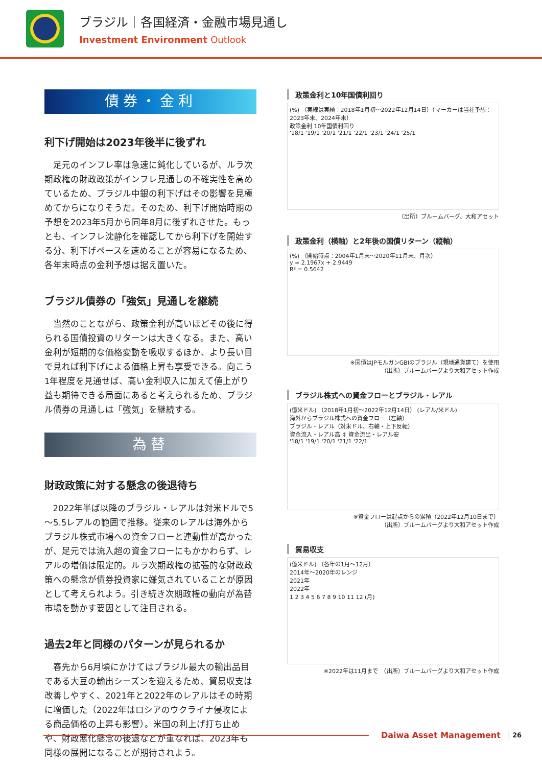ブラジル｜各国経済・金融市場見通し
Investment Environment Outlook
債券・金利
利下げ開始は2023年後半に後ずれ
足元のインフレ率は急速に鈍化しているが、ルラ次期政権の財政政策がインフレ見通しの不確実性を高めているため、ブラジル中銀の利下げはその影響を見極めてからになりそうだ。そのため、利下げ開始時期の予想を2023年5月から同年8月に後ずれさせた。もっとも、インフレ沈静化を確認してから利下げを開始する分、利下げペースを速めることが容易になるため、各年末時点の金利予想は据え置いた。
ブラジル債券の「強気」見通しを継続
当然のことながら、政策金利が高いほどその後に得られる国債投資のリターンは大きくなる。また、高い金利が短期的な価格変動を吸収するほか、より長い目で見れば利下げによる価格上昇も享受できる。向こう1年程度を見通せば、高い金利収入に加えて値上がり益も期待できる局面にあると考えられるため、ブラジル債券の見通しは「強気」を継続する。
為替
財政政策に対する懸念の後退待ち
2022年半ば以降のブラジル・レアルは対米ドルで5～5.5レアルの範囲で推移。従来のレアルは海外からブラジル株式市場への資金フローと連動性が高かったが、足元では流入超の資金フローにもかかわらず、レアルの増価は限定的。ルラ次期政権の拡張的な財政政策への懸念が債券投資家に嫌気されていることが原因として考えられよう。引き続き次期政権の動向が為替市場を動かす要因として注目される。
過去2年と同様のパターンが見られるか
春先から6月頃にかけてはブラジル最大の輸出品目である大豆の輸出シーズンを迎えるため、貿易収支は改善しやすく、2021年と2022年のレアルはその時期に増価した（2022年はロシアのウクライナ侵攻による商品価格の上昇も影響）。米国の利上げ打ち止めや、財政悪化懸念の後退などが重なれば、2023年も同様の展開になることが期待されよう。
政策金利と10年国債利回り
(%) （実線は実績：2018年1月初～2022年12月14日）（マーカーは当社予想：2023年末、2024年末）
政策金利 10年国債利回り
'18/1 '19/1 '20/1 '21/1 '22/1 '23/1 '24/1 '25/1
（出所）ブルームバーグ、大和アセット
政策金利（横軸）と2年後の国債リターン（縦軸）
(%) （開始時点：2004年1月末～2020年11月末、月次）
y = 2.1967x + 2.9449
R² = 0.5642
※国債はJPモルガンGBIのブラジル（現地通貨建て）を使用
（出所）ブルームバーグより大和アセット作成
ブラジル株式への資金フローとブラジル・レアル
(億米ドル) （2018年1月初～2022年12月14日） (レアル/米ドル)
海外からブラジル株式への資金フロー（左軸）
ブラジル・レアル（対米ドル、右軸・上下反転）
資金流入・レアル高 ↕ 資金流出・レアル安
'18/1 '19/1 '20/1 '21/1 '22/1
※資金フローは起点からの累積（2022年12月10日まで）
（出所）ブルームバーグより大和アセット作成
貿易収支
(億米ドル) （各年の1月～12月）
2014年～2020年のレンジ
2021年
2022年
1 2 3 4 5 6 7 8 9 10 11 12 (月)
※2022年は11月まで　（出所）ブルームバーグより大和アセット作成
Daiwa Asset Management 26